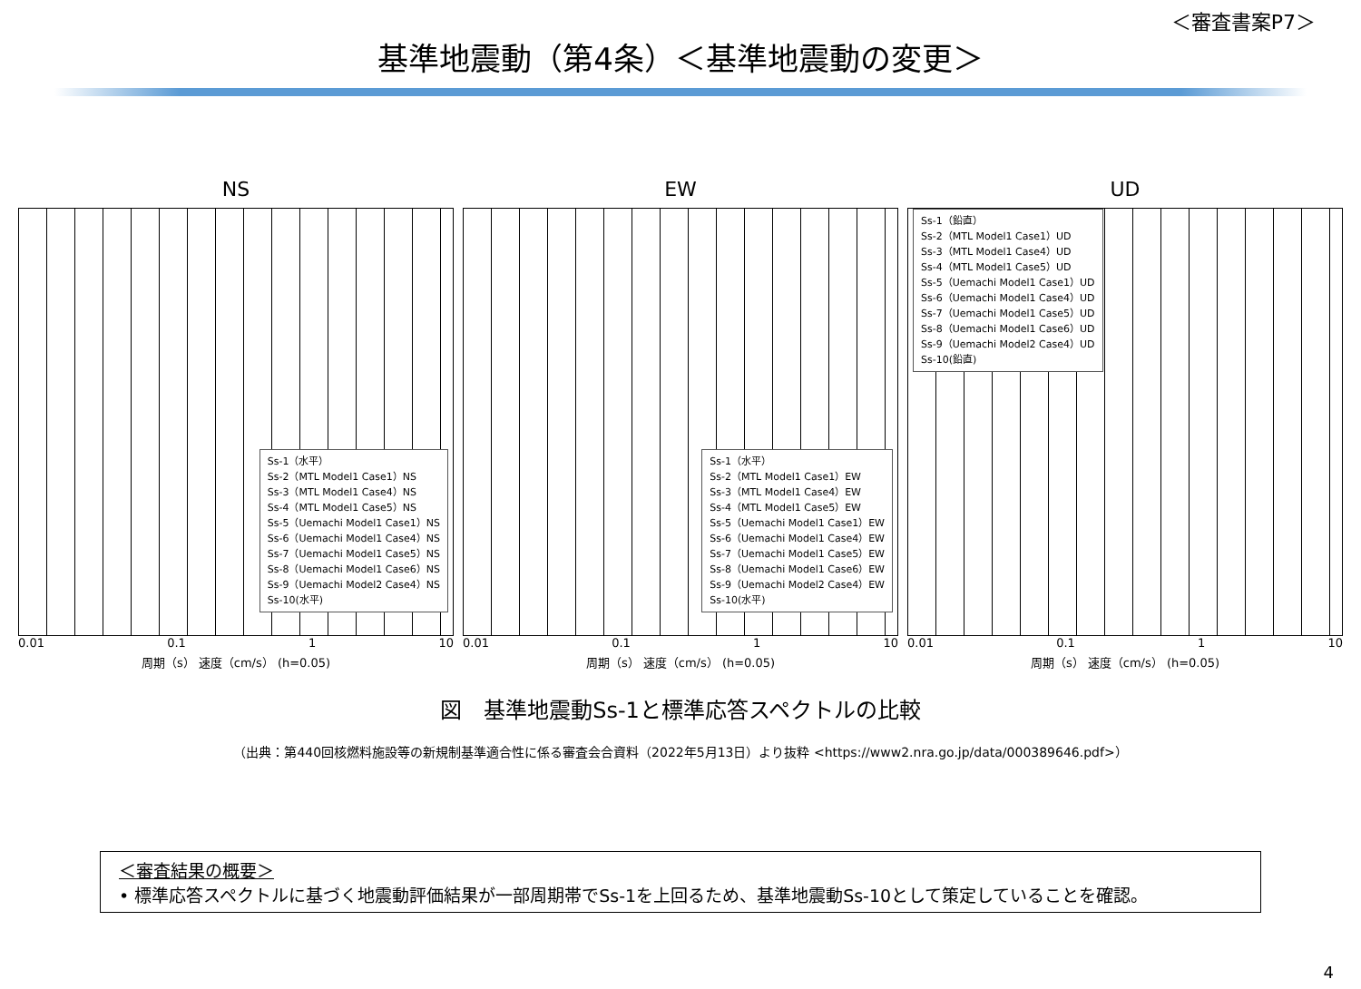＜審査書案P7＞
基準地震動（第4条）＜基準地震動の変更＞
NS
Ss-1（水平）
Ss-2（MTL Model1 Case1）NS
Ss-3（MTL Model1 Case4）NS
Ss-4（MTL Model1 Case5）NS
Ss-5（Uemachi Model1 Case1）NS
Ss-6（Uemachi Model1 Case4）NS
Ss-7（Uemachi Model1 Case5）NS
Ss-8（Uemachi Model1 Case6）NS
Ss-9（Uemachi Model2 Case4）NS
Ss-10(水平)
0.01 0.1 1 10
周期（s） 速度（cm/s） (h=0.05)
EW
Ss-1（水平）
Ss-2（MTL Model1 Case1）EW
Ss-3（MTL Model1 Case4）EW
Ss-4（MTL Model1 Case5）EW
Ss-5（Uemachi Model1 Case1）EW
Ss-6（Uemachi Model1 Case4）EW
Ss-7（Uemachi Model1 Case5）EW
Ss-8（Uemachi Model1 Case6）EW
Ss-9（Uemachi Model2 Case4）EW
Ss-10(水平)
0.01 0.1 1 10
周期（s） 速度（cm/s） (h=0.05)
UD
Ss-1（鉛直）
Ss-2（MTL Model1 Case1）UD
Ss-3（MTL Model1 Case4）UD
Ss-4（MTL Model1 Case5）UD
Ss-5（Uemachi Model1 Case1）UD
Ss-6（Uemachi Model1 Case4）UD
Ss-7（Uemachi Model1 Case5）UD
Ss-8（Uemachi Model1 Case6）UD
Ss-9（Uemachi Model2 Case4）UD
Ss-10(鉛直)
0.01 0.1 1 10
周期（s） 速度（cm/s） (h=0.05)
図　基準地震動Ss-1と標準応答スペクトルの比較
（出典：第440回核燃料施設等の新規制基準適合性に係る審査会合資料（2022年5月13日）より抜粋 <https://www2.nra.go.jp/data/000389646.pdf>）
＜審査結果の概要＞
• 標準応答スペクトルに基づく地震動評価結果が一部周期帯でSs-1を上回るため、基準地震動Ss-10として策定していることを確認。
4